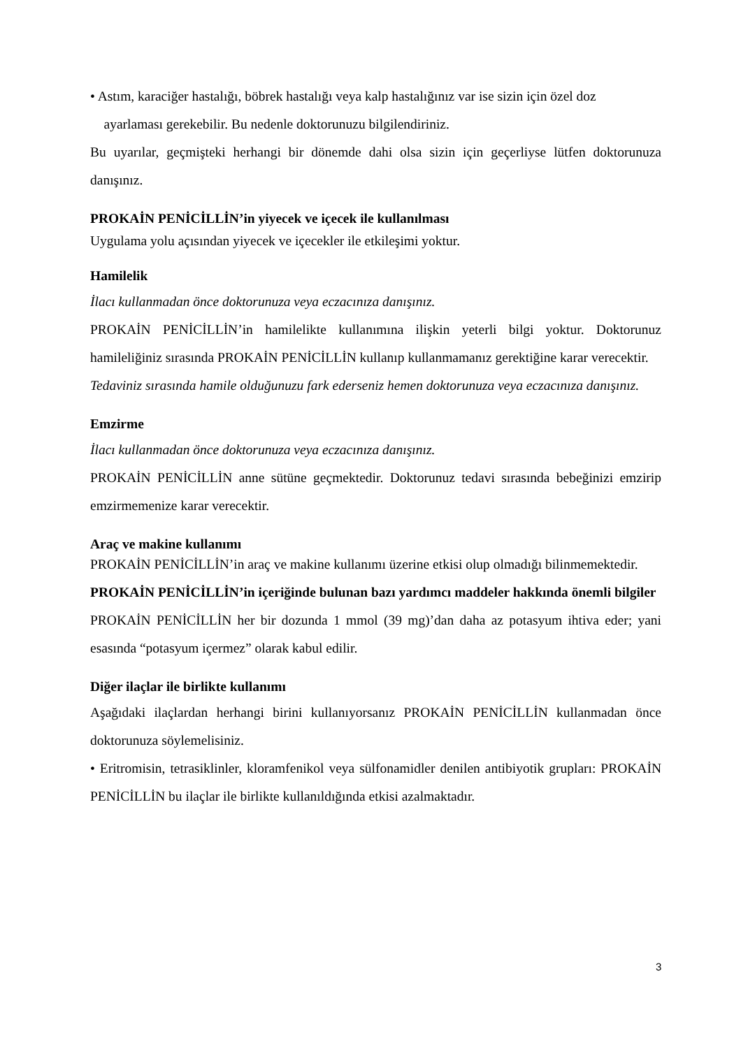• Astım, karaciğer hastalığı, böbrek hastalığı veya kalp hastalığınız var ise sizin için özel doz
ayarlaması gerekebilir. Bu nedenle doktorunuzu bilgilendiriniz.
Bu uyarılar, geçmişteki herhangi bir dönemde dahi olsa sizin için geçerliyse lütfen doktorunuza danışınız.
PROKAİN PENİCİLLİN’in yiyecek ve içecek ile kullanılması
Uygulama yolu açısından yiyecek ve içecekler ile etkileşimi yoktur.
Hamilelik
İlacı kullanmadan önce doktorunuza veya eczacınıza danışınız.
PROKAİN PENİCİLLİN’in hamilelikte kullanımına ilişkin yeterli bilgi yoktur. Doktorunuz hamileliğiniz sırasında PROKAİN PENİCİLLİN kullanıp kullanmamanız gerektiğine karar verecektir.
Tedaviniz sırasında hamile olduğunuzu fark ederseniz hemen doktorunuza veya eczacınıza danışınız.
Emzirme
İlacı kullanmadan önce doktorunuza veya eczacınıza danışınız.
PROKAİN PENİCİLLİN anne sütüne geçmektedir. Doktorunuz tedavi sırasında bebeğinizi emzirip emzirmemenize karar verecektir.
Araç ve makine kullanımı
PROKAİN PENİCİLLİN’in araç ve makine kullanımı üzerine etkisi olup olmadığı bilinmemektedir.
PROKAİN PENİCİLLİN’in içeriğinde bulunan bazı yardımcı maddeler hakkında önemli bilgiler
PROKAİN PENİCİLLİN her bir dozunda 1 mmol (39 mg)’dan daha az potasyum ihtiva eder; yani esasında “potasyum içermez” olarak kabul edilir.
Diğer ilaçlar ile birlikte kullanımı
Aşağıdaki ilaçlardan herhangi birini kullanıyorsanız PROKAİN PENİCİLLİN kullanmadan önce doktorunuza söylemelisiniz.
• Eritromisin, tetrasiklinler, kloramfenikol veya sülfonamidler denilen antibiyotik grupları: PROKAİN PENİCİLLİN bu ilaçlar ile birlikte kullanıldığında etkisi azalmaktadır.
3